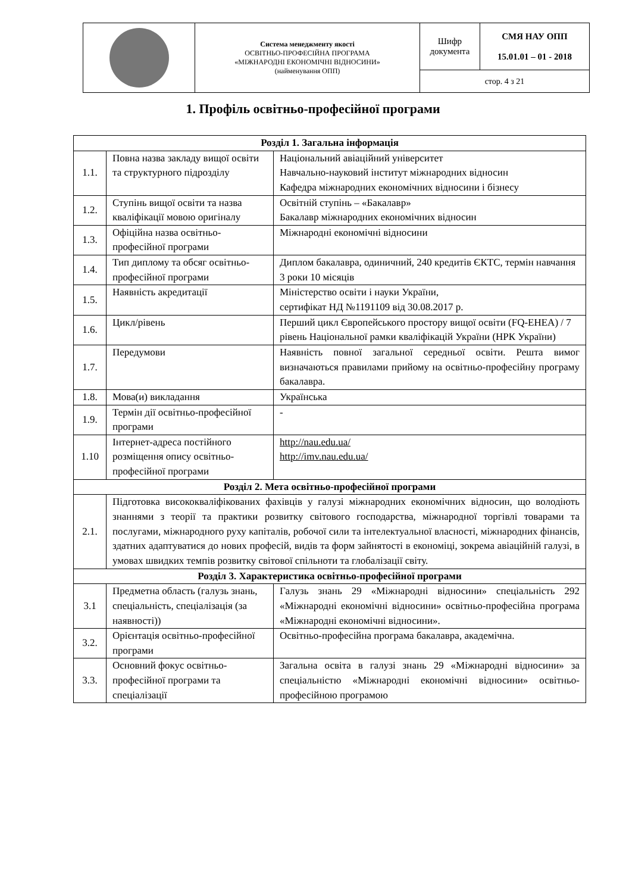| | Система менеджменту якості ОСВІТНЬО-ПРОФЕСІЙНА ПРОГРАМА «МІЖНАРОДНІ ЕКОНОМІЧНІ ВІДНОСИНИ» (найменування ОПП) | Шифр документа | СМЯ НАУ ОПП 15.01.01 – 01 - 2018 |
| | | стор. 4 з 21 | |
1. Профіль освітньо-професійної програми
| Розділ 1. Загальна інформація | | |
| 1.1. | Повна назва закладу вищої освіти та структурного підрозділу | Національний авіаційний університет Навчально-науковий інститут міжнародних відносин Кафедра міжнародних економічних відносини і бізнесу |
| 1.2. | Ступінь вищої освіти та назва кваліфікації мовою оригіналу | Освітній ступінь – «Бакалавр» Бакалавр міжнародних економічних відносин |
| 1.3. | Офіційна назва освітньо-професійної програми | Міжнародні економічні відносини |
| 1.4. | Тип диплому та обсяг освітньо-професійної програми | Диплом бакалавра, одиничний, 240 кредитів ЄКТС, термін навчання 3 роки 10 місяців |
| 1.5. | Наявність акредитації | Міністерство освіти і науки України, сертифікат НД №1191109 від 30.08.2017 р. |
| 1.6. | Цикл/рівень | Перший цикл Європейського простору вищої освіти (FQ-EHEA) / 7 рівень Національної рамки кваліфікацій України (НРК України) |
| 1.7. | Передумови | Наявність повної загальної середньої освіти. Решта вимог визначаються правилами прийому на освітньо-професійну програму бакалавра. |
| 1.8. | Мова(и) викладання | Українська |
| 1.9. | Термін дії освітньо-професійної програми | - |
| 1.10 | Інтернет-адреса постійного розміщення опису освітньо-професійної програми | http://nau.edu.ua/ http://imv.nau.edu.ua/ |
| Розділ 2. Мета освітньо-професійної програми | | |
| 2.1. | Підготовка висококваліфікованих фахівців у галузі міжнародних економічних відносин, що володіють знаннями з теорії та практики розвитку світового господарства, міжнародної торгівлі товарами та послугами, міжнародного руху капіталів, робочої сили та інтелектуальної власності, міжнародних фінансів, здатних адаптуватися до нових професій, видів та форм зайнятості в економіці, зокрема авіаційній галузі, в умовах швидких темпів розвитку світової спільноти та глобалізації світу. | |
| Розділ 3. Характеристика освітньо-професійної програми | | |
| 3.1 | Предметна область (галузь знань, спеціальність, спеціалізація (за наявності)) | Галузь знань 29 «Міжнародні відносини» спеціальність 292 «Міжнародні економічні відносини» освітньо-професійна програма «Міжнародні економічні відносини». |
| 3.2. | Орієнтація освітньо-професійної програми | Освітньо-професійна програма бакалавра, академічна. |
| 3.3. | Основний фокус освітньо-професійної програми та спеціалізації | Загальна освіта в галузі знань 29 «Міжнародні відносини» за спеціальністю «Міжнародні економічні відносини» освітньо-професійною програмою |